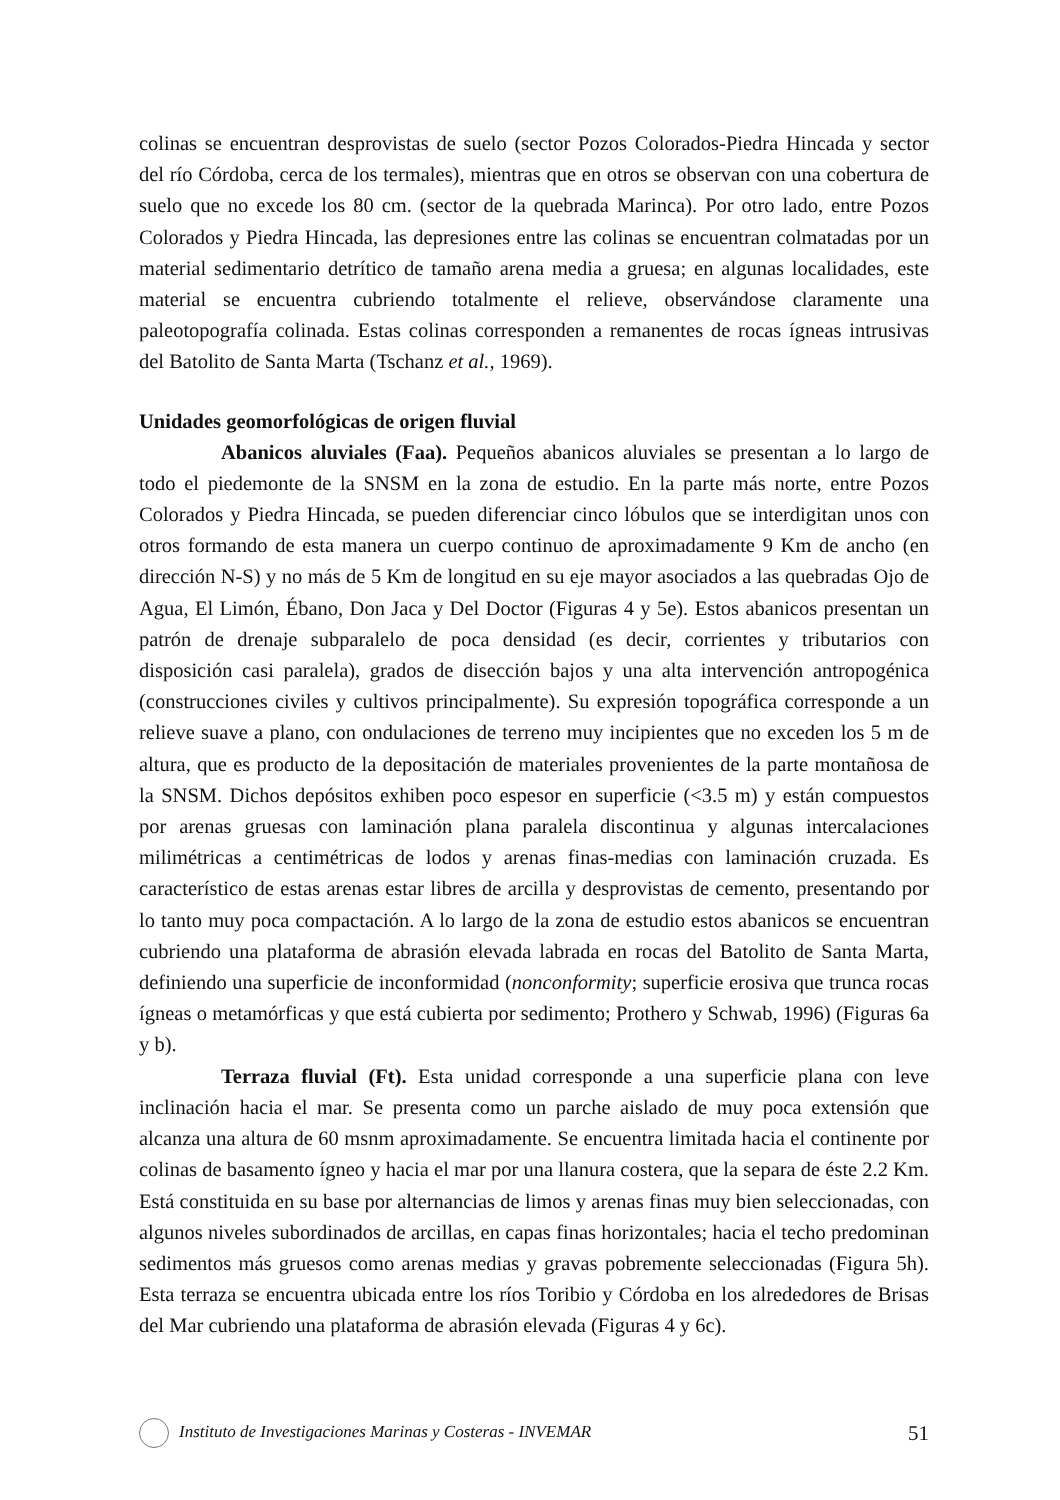colinas se encuentran desprovistas de suelo (sector Pozos Colorados-Piedra Hincada y sector del río Córdoba, cerca de los termales), mientras que en otros se observan con una cobertura de suelo que no excede los 80 cm. (sector de la quebrada Marinca). Por otro lado, entre Pozos Colorados y Piedra Hincada, las depresiones entre las colinas se encuentran colmatadas por un material sedimentario detrítico de tamaño arena media a gruesa; en algunas localidades, este material se encuentra cubriendo totalmente el relieve, observándose claramente una paleotopografía colinada. Estas colinas corresponden a remanentes de rocas ígneas intrusivas del Batolito de Santa Marta (Tschanz et al., 1969).
Unidades geomorfológicas de origen fluvial
Abanicos aluviales (Faa). Pequeños abanicos aluviales se presentan a lo largo de todo el piedemonte de la SNSM en la zona de estudio. En la parte más norte, entre Pozos Colorados y Piedra Hincada, se pueden diferenciar cinco lóbulos que se interdigitan unos con otros formando de esta manera un cuerpo continuo de aproximadamente 9 Km de ancho (en dirección N-S) y no más de 5 Km de longitud en su eje mayor asociados a las quebradas Ojo de Agua, El Limón, Ébano, Don Jaca y Del Doctor (Figuras 4 y 5e). Estos abanicos presentan un patrón de drenaje subparalelo de poca densidad (es decir, corrientes y tributarios con disposición casi paralela), grados de disección bajos y una alta intervención antropogénica (construcciones civiles y cultivos principalmente). Su expresión topográfica corresponde a un relieve suave a plano, con ondulaciones de terreno muy incipientes que no exceden los 5 m de altura, que es producto de la depositación de materiales provenientes de la parte montañosa de la SNSM. Dichos depósitos exhiben poco espesor en superficie (<3.5 m) y están compuestos por arenas gruesas con laminación plana paralela discontinua y algunas intercalaciones milimétricas a centimétricas de lodos y arenas finas-medias con laminación cruzada. Es característico de estas arenas estar libres de arcilla y desprovistas de cemento, presentando por lo tanto muy poca compactación. A lo largo de la zona de estudio estos abanicos se encuentran cubriendo una plataforma de abrasión elevada labrada en rocas del Batolito de Santa Marta, definiendo una superficie de inconformidad (nonconformity; superficie erosiva que trunca rocas ígneas o metamórficas y que está cubierta por sedimento; Prothero y Schwab, 1996) (Figuras 6a y b).
Terraza fluvial (Ft). Esta unidad corresponde a una superficie plana con leve inclinación hacia el mar. Se presenta como un parche aislado de muy poca extensión que alcanza una altura de 60 msnm aproximadamente. Se encuentra limitada hacia el continente por colinas de basamento ígneo y hacia el mar por una llanura costera, que la separa de éste 2.2 Km. Está constituida en su base por alternancias de limos y arenas finas muy bien seleccionadas, con algunos niveles subordinados de arcillas, en capas finas horizontales; hacia el techo predominan sedimentos más gruesos como arenas medias y gravas pobremente seleccionadas (Figura 5h). Esta terraza se encuentra ubicada entre los ríos Toribio y Córdoba en los alrededores de Brisas del Mar cubriendo una plataforma de abrasión elevada (Figuras 4 y 6c).
Instituto de Investigaciones Marinas y Costeras - INVEMAR 51